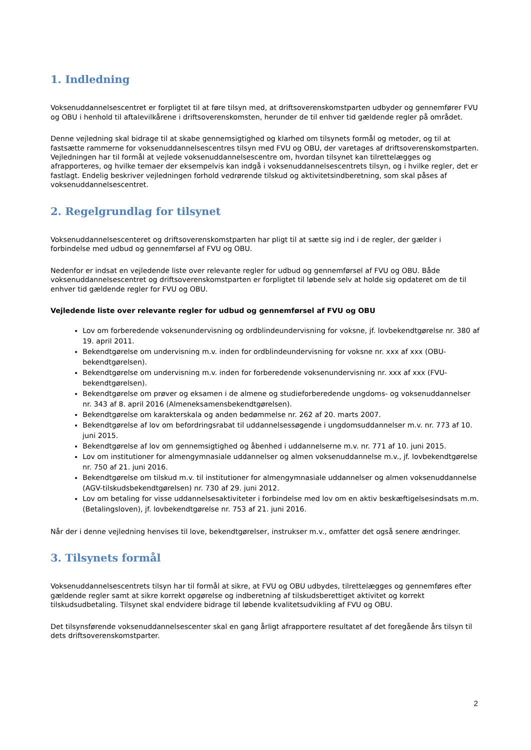1. Indledning
Voksenuddannelsescentret er forpligtet til at føre tilsyn med, at driftsoverenskomstparten udbyder og gennemfører FVU og OBU i henhold til aftalevilkårene i driftsoverenskomsten, herunder de til enhver tid gældende regler på området.
Denne vejledning skal bidrage til at skabe gennemsigtighed og klarhed om tilsynets formål og metoder, og til at fastsætte rammerne for voksenuddannelsescentres tilsyn med FVU og OBU, der varetages af driftsoverenskomstparten. Vejledningen har til formål at vejlede voksenuddannelsescentre om, hvordan tilsynet kan tilrettelægges og afrapporteres, og hvilke temaer der eksempelvis kan indgå i voksenuddannelsescentrets tilsyn, og i hvilke regler, det er fastlagt. Endelig beskriver vejledningen forhold vedrørende tilskud og aktivitetsindberetning, som skal påses af voksenuddannelsescentret.
2. Regelgrundlag for tilsynet
Voksenuddannelsescenteret og driftsoverenskomstparten har pligt til at sætte sig ind i de regler, der gælder i forbindelse med udbud og gennemførsel af FVU og OBU.
Nedenfor er indsat en vejledende liste over relevante regler for udbud og gennemførsel af FVU og OBU. Både voksenuddannelsescentret og driftsoverenskomstparten er forpligtet til løbende selv at holde sig opdateret om de til enhver tid gældende regler for FVU og OBU.
Vejledende liste over relevante regler for udbud og gennemførsel af FVU og OBU
Lov om forberedende voksenundervisning og ordblindeundervisning for voksne, jf. lovbekendtgørelse nr. 380 af 19. april 2011.
Bekendtgørelse om undervisning m.v. inden for ordblindeundervisning for voksne nr. xxx af xxx (OBU-bekendtgørelsen).
Bekendtgørelse om undervisning m.v. inden for forberedende voksenundervisning nr. xxx af xxx (FVU-bekendtgørelsen).
Bekendtgørelse om prøver og eksamen i de almene og studieforberedende ungdoms- og voksenuddannelser nr. 343 af 8. april 2016 (Almeneksamensbekendtgørelsen).
Bekendtgørelse om karakterskala og anden bedømmelse nr. 262 af 20. marts 2007.
Bekendtgørelse af lov om befordringsrabat til uddannelsessøgende i ungdomsuddannelser m.v. nr. 773 af 10. juni 2015.
Bekendtgørelse af lov om gennemsigtighed og åbenhed i uddannelserne m.v. nr. 771 af 10. juni 2015.
Lov om institutioner for almengymnasiale uddannelser og almen voksenuddannelse m.v., jf. lovbekendtgørelse nr. 750 af 21. juni 2016.
Bekendtgørelse om tilskud m.v. til institutioner for almengymnasiale uddannelser og almen voksenuddannelse (AGV-tilskudsbekendtgørelsen) nr. 730 af 29. juni 2012.
Lov om betaling for visse uddannelsesaktiviteter i forbindelse med lov om en aktiv beskæftigelsesindsats m.m. (Betalingsloven), jf. lovbekendtgørelse nr. 753 af 21. juni 2016.
Når der i denne vejledning henvises til love, bekendtgørelser, instrukser m.v., omfatter det også senere ændringer.
3. Tilsynets formål
Voksenuddannelsescentrets tilsyn har til formål at sikre, at FVU og OBU udbydes, tilrettelægges og gennemføres efter gældende regler samt at sikre korrekt opgørelse og indberetning af tilskudsberettiget aktivitet og korrekt tilskudsudbetaling. Tilsynet skal endvidere bidrage til løbende kvalitetsudvikling af FVU og OBU.
Det tilsynsførende voksenuddannelsescenter skal en gang årligt afrapportere resultatet af det foregående års tilsyn til dets driftsoverenskomstparter.
2